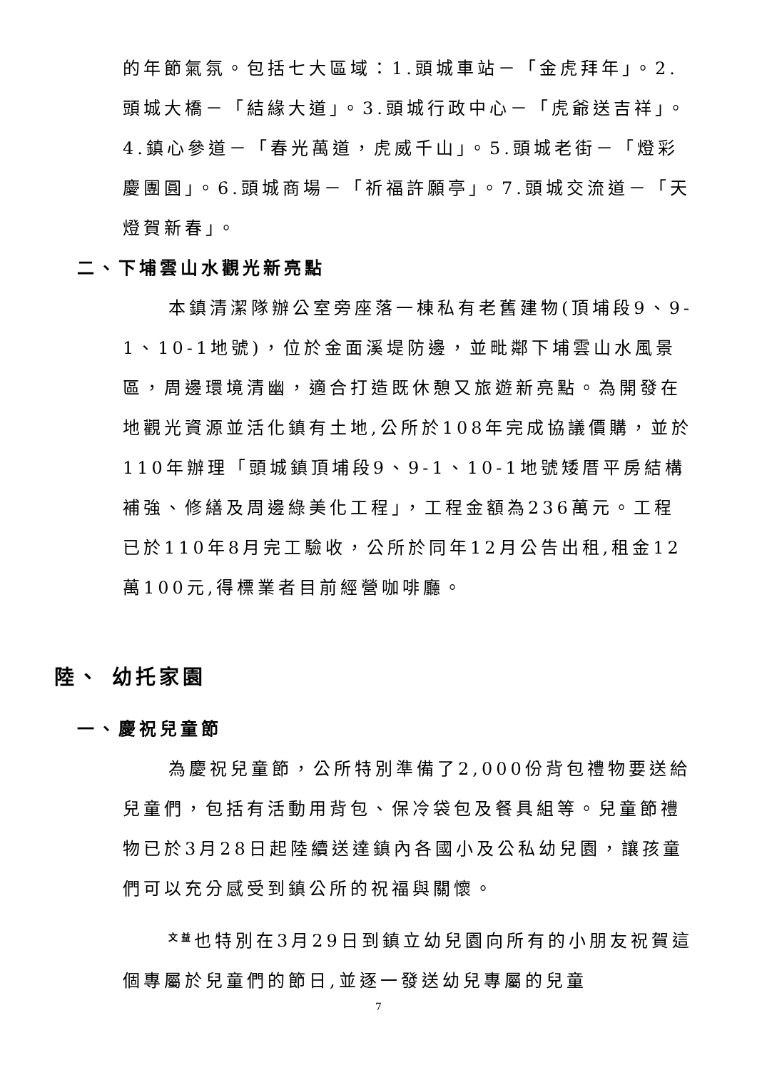的年節氣氛。包括七大區域：1.頭城車站－「金虎拜年」。2.頭城大橋－「結緣大道」。3.頭城行政中心－「虎爺送吉祥」。4.鎮心參道－「春光萬道，虎威千山」。5.頭城老街－「燈彩慶團圓」。6.頭城商場－「祈福許願亭」。7.頭城交流道－「天燈賀新春」。
二、下埔雲山水觀光新亮點
本鎮清潔隊辦公室旁座落一棟私有老舊建物(頂埔段9、9-1、10-1地號)，位於金面溪堤防邊，並毗鄰下埔雲山水風景區，周邊環境清幽，適合打造既休憩又旅遊新亮點。為開發在地觀光資源並活化鎮有土地,公所於108年完成協議價購，並於110年辦理「頭城鎮頂埔段9、9-1、10-1地號矮厝平房結構補強、修繕及周邊綠美化工程」，工程金額為236萬元。工程已於110年8月完工驗收，公所於同年12月公告出租,租金12萬100元,得標業者目前經營咖啡廳。
陸、 幼托家園
一、慶祝兒童節
為慶祝兒童節，公所特別準備了2,000份背包禮物要送給兒童們，包括有活動用背包、保冷袋包及餐具組等。兒童節禮物已於3月28日起陸續送達鎮內各國小及公私幼兒園，讓孩童們可以充分感受到鎮公所的祝福與關懷。
<sup>文益</sup>也特別在3月29日到鎮立幼兒園向所有的小朋友祝賀這個專屬於兒童們的節日,並逐一發送幼兒專屬的兒童
7